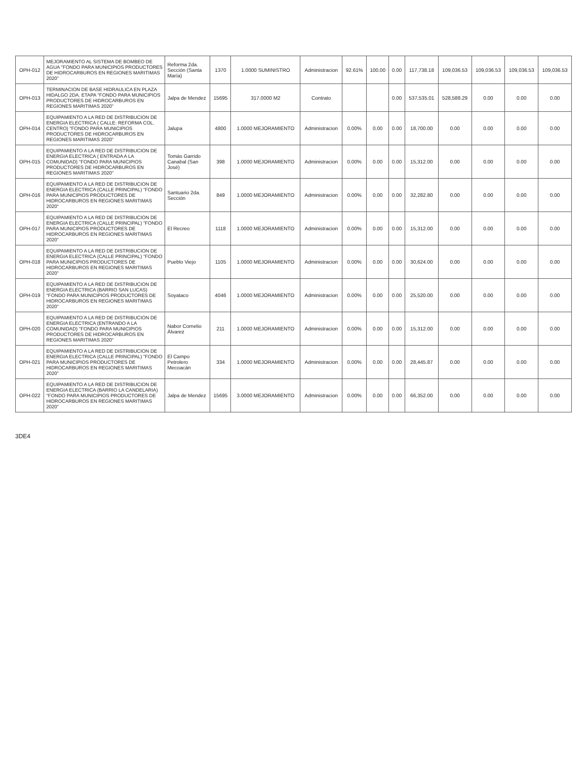| OPH-012 | MEJORAMIENTO AL SISTEMA DE BOMBEO DE AGUA "FONDO PARA MUNICIPIOS PRODUCTORES DE HIDROCARBUROS EN REGIONES MARITIMAS 2020" | Reforma 2da. Sección (Santa María) | 1370 | 1.0000 SUMINISTRO | Administracion | 92.61% | 100.00 | 0.00 | 117,738.18 | 109,036.53 | 109,036.53 | 109,036.53 | 109,036.53 |
| OPH-013 | TERMINACION DE BASE HIDRAULICA EN PLAZA HIDALGO 2DA. ETAPA "FONDO PARA MUNICIPIOS PRODUCTORES DE HIDROCARBUROS EN REGIONES MARITIMAS 2020" | Jalpa de Mendez | 15695 | 317.0000 M2 | Contrato | | | 0.00 | 537,535.01 | 528,588.29 | 0.00 | 0.00 | 0.00 |
| OPH-014 | EQUIPAMIENTO A LA RED DE DISTRIBUCION DE ENERGIA ELECTRICA ( CALLE: REFORMA COL. CENTRO) "FONDO PARA MUNICIPIOS PRODUCTORES DE HIDROCARBUROS EN REGIONES MARITIMAS 2020" | Jalupa | 4800 | 1.0000 MEJORAMIENTO | Administracion | 0.00% | 0.00 | 0.00 | 18,700.00 | 0.00 | 0.00 | 0.00 | 0.00 |
| OPH-015 | EQUIPAMIENTO A LA RED DE DISTRIBUCION DE ENERGIA ELECTRICA ( ENTRADA A LA COMUNIDAD) "FONDO PARA MUNICIPIOS PRODUCTORES DE HIDROCARBUROS EN REGIONES MARITIMAS 2020" | Tomás Garrido Canabal (San José) | 398 | 1.0000 MEJORAMIENTO | Administracion | 0.00% | 0.00 | 0.00 | 15,312.00 | 0.00 | 0.00 | 0.00 | 0.00 |
| OPH-016 | EQUIPAMIENTO A LA RED DE DISTRIBUCION DE ENERGIA ELECTRICA (CALLE PRINCIPAL) "FONDO PARA MUNICIPIOS PRODUCTORES DE HIDROCARBUROS EN REGIONES MARITIMAS 2020" | Santuario 2da. Sección | 849 | 1.0000 MEJORAMIENTO | Administracion | 0.00% | 0.00 | 0.00 | 32,282.80 | 0.00 | 0.00 | 0.00 | 0.00 |
| OPH-017 | EQUIPAMIENTO A LA RED DE DISTRIBUCION DE ENERGIA ELECTRICA (CALLE PRINCIPAL) "FONDO PARA MUNICIPIOS PRODUCTORES DE HIDROCARBUROS EN REGIONES MARITIMAS 2020" | El Recreo | 1118 | 1.0000 MEJORAMIENTO | Administracion | 0.00% | 0.00 | 0.00 | 15,312.00 | 0.00 | 0.00 | 0.00 | 0.00 |
| OPH-018 | EQUIPAMIENTO A LA RED DE DISTRIBUCION DE ENERGIA ELECTRICA (CALLE PRINCIPAL) "FONDO PARA MUNICIPIOS PRODUCTORES DE HIDROCARBUROS EN REGIONES MARITIMAS 2020" | Pueblo Viejo | 1105 | 1.0000 MEJORAMIENTO | Administracion | 0.00% | 0.00 | 0.00 | 30,624.00 | 0.00 | 0.00 | 0.00 | 0.00 |
| OPH-019 | EQUIPAMIENTO A LA RED DE DISTRIBUCION DE ENERGIA ELECTRICA (BARRIO SAN LUCAS) "FONDO PARA MUNICIPIOS PRODUCTORES DE HIDROCARBUROS EN REGIONES MARITIMAS 2020" | Soyataco | 4046 | 1.0000 MEJORAMIENTO | Administracion | 0.00% | 0.00 | 0.00 | 25,520.00 | 0.00 | 0.00 | 0.00 | 0.00 |
| OPH-020 | EQUIPAMIENTO A LA RED DE DISTRIBUCION DE ENERGIA ELECTRICA (ENTRANDO A LA COMUNIDAD) "FONDO PARA MUNICIPIOS PRODUCTORES DE HIDROCARBUROS EN REGIONES MARITIMAS 2020" | Nabor Cornelio Álvarez | 211 | 1.0000 MEJORAMIENTO | Administracion | 0.00% | 0.00 | 0.00 | 15,312.00 | 0.00 | 0.00 | 0.00 | 0.00 |
| OPH-021 | EQUIPAMIENTO A LA RED DE DISTRIBUCION DE ENERGIA ELECTRICA (CALLE PRINCIPAL) "FONDO PARA MUNICIPIOS PRODUCTORES DE HIDROCARBUROS EN REGIONES MARITIMAS 2020" | El Campo Petrolero Mecoacán | 334 | 1.0000 MEJORAMIENTO | Administracion | 0.00% | 0.00 | 0.00 | 28,445.87 | 0.00 | 0.00 | 0.00 | 0.00 |
| OPH-022 | EQUIPAMIENTO A LA RED DE DISTRIBUCION DE ENERGIA ELECTRICA (BARRIO LA CANDELARIA) "FONDO PARA MUNICIPIOS PRODUCTORES DE HIDROCARBUROS EN REGIONES MARITIMAS 2020" | Jalpa de Mendez | 15695 | 3.0000 MEJORAMIENTO | Administracion | 0.00% | 0.00 | 0.00 | 66,352.00 | 0.00 | 0.00 | 0.00 | 0.00 |
3DE4